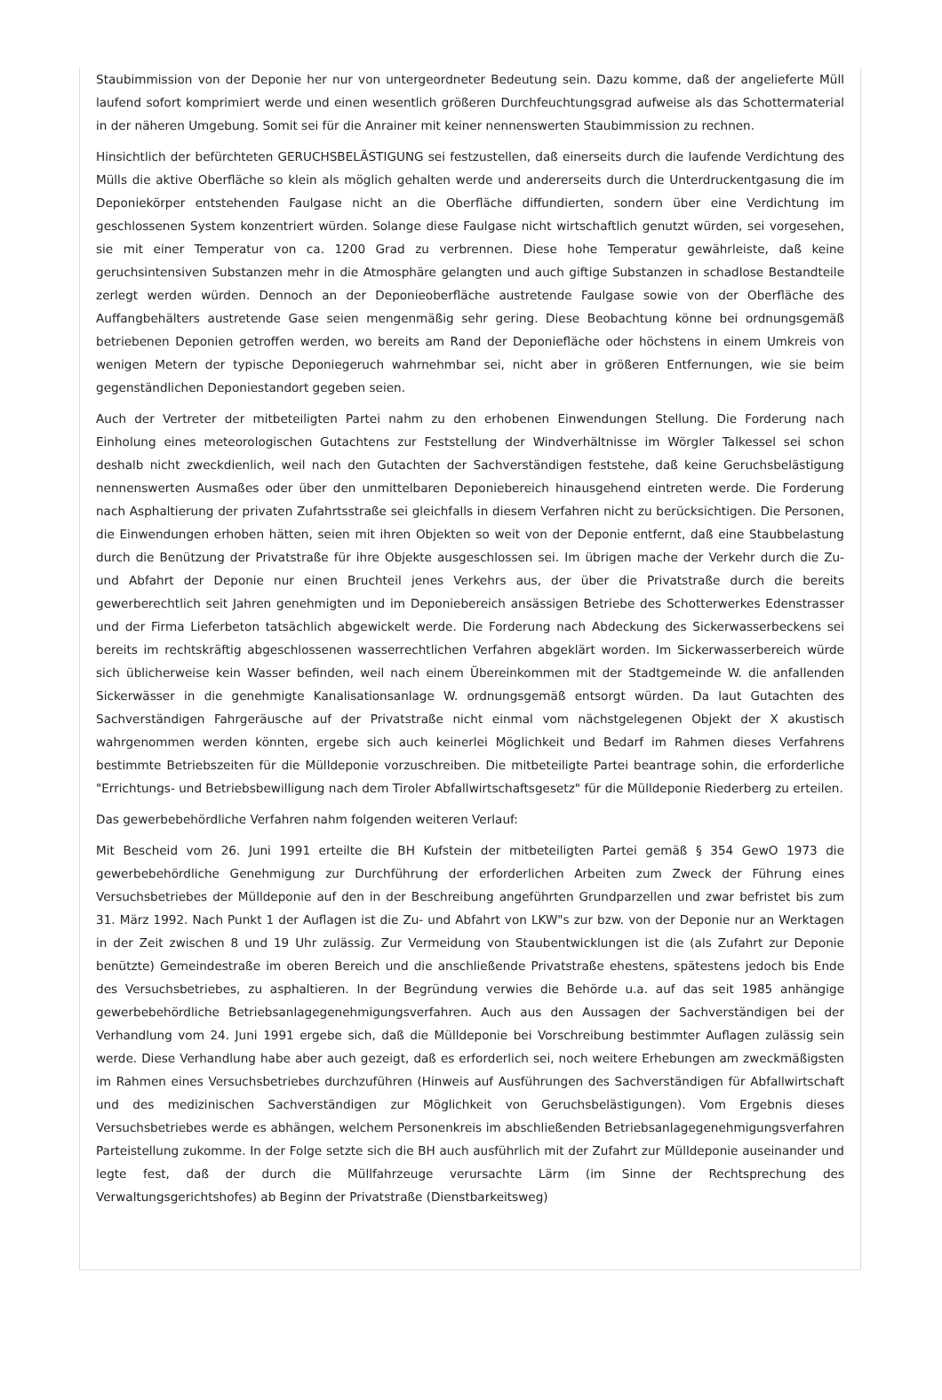Staubimmission von der Deponie her nur von untergeordneter Bedeutung sein. Dazu komme, daß der angelieferte Müll laufend sofort komprimiert werde und einen wesentlich größeren Durchfeuchtungsgrad aufweise als das Schottermaterial in der näheren Umgebung. Somit sei für die Anrainer mit keiner nennenswerten Staubimmission zu rechnen.
Hinsichtlich der befürchteten GERUCHSBELÄSTIGUNG sei festzustellen, daß einerseits durch die laufende Verdichtung des Mülls die aktive Oberfläche so klein als möglich gehalten werde und andererseits durch die Unterdruckentgasung die im Deponiekörper entstehenden Faulgase nicht an die Oberfläche diffundierten, sondern über eine Verdichtung im geschlossenen System konzentriert würden. Solange diese Faulgase nicht wirtschaftlich genutzt würden, sei vorgesehen, sie mit einer Temperatur von ca. 1200 Grad zu verbrennen. Diese hohe Temperatur gewährleiste, daß keine geruchsintensiven Substanzen mehr in die Atmosphäre gelangten und auch giftige Substanzen in schadlose Bestandteile zerlegt werden würden. Dennoch an der Deponieoberfläche austretende Faulgase sowie von der Oberfläche des Auffangbehälters austretende Gase seien mengenmäßig sehr gering. Diese Beobachtung könne bei ordnungsgemäß betriebenen Deponien getroffen werden, wo bereits am Rand der Deponiefläche oder höchstens in einem Umkreis von wenigen Metern der typische Deponiegeruch wahrnehmbar sei, nicht aber in größeren Entfernungen, wie sie beim gegenständlichen Deponiestandort gegeben seien.
Auch der Vertreter der mitbeteiligten Partei nahm zu den erhobenen Einwendungen Stellung. Die Forderung nach Einholung eines meteorologischen Gutachtens zur Feststellung der Windverhältnisse im Wörgler Talkessel sei schon deshalb nicht zweckdienlich, weil nach den Gutachten der Sachverständigen feststehe, daß keine Geruchsbelästigung nennenswerten Ausmaßes oder über den unmittelbaren Deponiebereich hinausgehend eintreten werde. Die Forderung nach Asphaltierung der privaten Zufahrtsstraße sei gleichfalls in diesem Verfahren nicht zu berücksichtigen. Die Personen, die Einwendungen erhoben hätten, seien mit ihren Objekten so weit von der Deponie entfernt, daß eine Staubbelastung durch die Benützung der Privatstraße für ihre Objekte ausgeschlossen sei. Im übrigen mache der Verkehr durch die Zu- und Abfahrt der Deponie nur einen Bruchteil jenes Verkehrs aus, der über die Privatstraße durch die bereits gewerberechtlich seit Jahren genehmigten und im Deponiebereich ansässigen Betriebe des Schotterwerkes Edenstrasser und der Firma Lieferbeton tatsächlich abgewickelt werde. Die Forderung nach Abdeckung des Sickerwasserbeckens sei bereits im rechtskräftig abgeschlossenen wasserrechtlichen Verfahren abgeklärt worden. Im Sickerwasserbereich würde sich üblicherweise kein Wasser befinden, weil nach einem Übereinkommen mit der Stadtgemeinde W. die anfallenden Sickerwässer in die genehmigte Kanalisationsanlage W. ordnungsgemäß entsorgt würden. Da laut Gutachten des Sachverständigen Fahrgeräusche auf der Privatstraße nicht einmal vom nächstgelegenen Objekt der X akustisch wahrgenommen werden könnten, ergebe sich auch keinerlei Möglichkeit und Bedarf im Rahmen dieses Verfahrens bestimmte Betriebszeiten für die Mülldeponie vorzuschreiben. Die mitbeteiligte Partei beantrage sohin, die erforderliche "Errichtungs- und Betriebsbewilligung nach dem Tiroler Abfallwirtschaftsgesetz" für die Mülldeponie Riederberg zu erteilen.
Das gewerbebehördliche Verfahren nahm folgenden weiteren Verlauf:
Mit Bescheid vom 26. Juni 1991 erteilte die BH Kufstein der mitbeteiligten Partei gemäß § 354 GewO 1973 die gewerbebehördliche Genehmigung zur Durchführung der erforderlichen Arbeiten zum Zweck der Führung eines Versuchsbetriebes der Mülldeponie auf den in der Beschreibung angeführten Grundparzellen und zwar befristet bis zum 31. März 1992. Nach Punkt 1 der Auflagen ist die Zu- und Abfahrt von LKW"s zur bzw. von der Deponie nur an Werktagen in der Zeit zwischen 8 und 19 Uhr zulässig. Zur Vermeidung von Staubentwicklungen ist die (als Zufahrt zur Deponie benützte) Gemeindestraße im oberen Bereich und die anschließende Privatstraße ehestens, spätestens jedoch bis Ende des Versuchsbetriebes, zu asphaltieren. In der Begründung verwies die Behörde u.a. auf das seit 1985 anhängige gewerbebehördliche Betriebsanlagegenehmigungsverfahren. Auch aus den Aussagen der Sachverständigen bei der Verhandlung vom 24. Juni 1991 ergebe sich, daß die Mülldeponie bei Vorschreibung bestimmter Auflagen zulässig sein werde. Diese Verhandlung habe aber auch gezeigt, daß es erforderlich sei, noch weitere Erhebungen am zweckmäßigsten im Rahmen eines Versuchsbetriebes durchzuführen (Hinweis auf Ausführungen des Sachverständigen für Abfallwirtschaft und des medizinischen Sachverständigen zur Möglichkeit von Geruchsbelästigungen). Vom Ergebnis dieses Versuchsbetriebes werde es abhängen, welchem Personenkreis im abschließenden Betriebsanlagegenehmigungsverfahren Parteistellung zukomme. In der Folge setzte sich die BH auch ausführlich mit der Zufahrt zur Mülldeponie auseinander und legte fest, daß der durch die Müllfahrzeuge verursachte Lärm (im Sinne der Rechtsprechung des Verwaltungsgerichtshofes) ab Beginn der Privatstraße (Dienstbarkeitsweg)